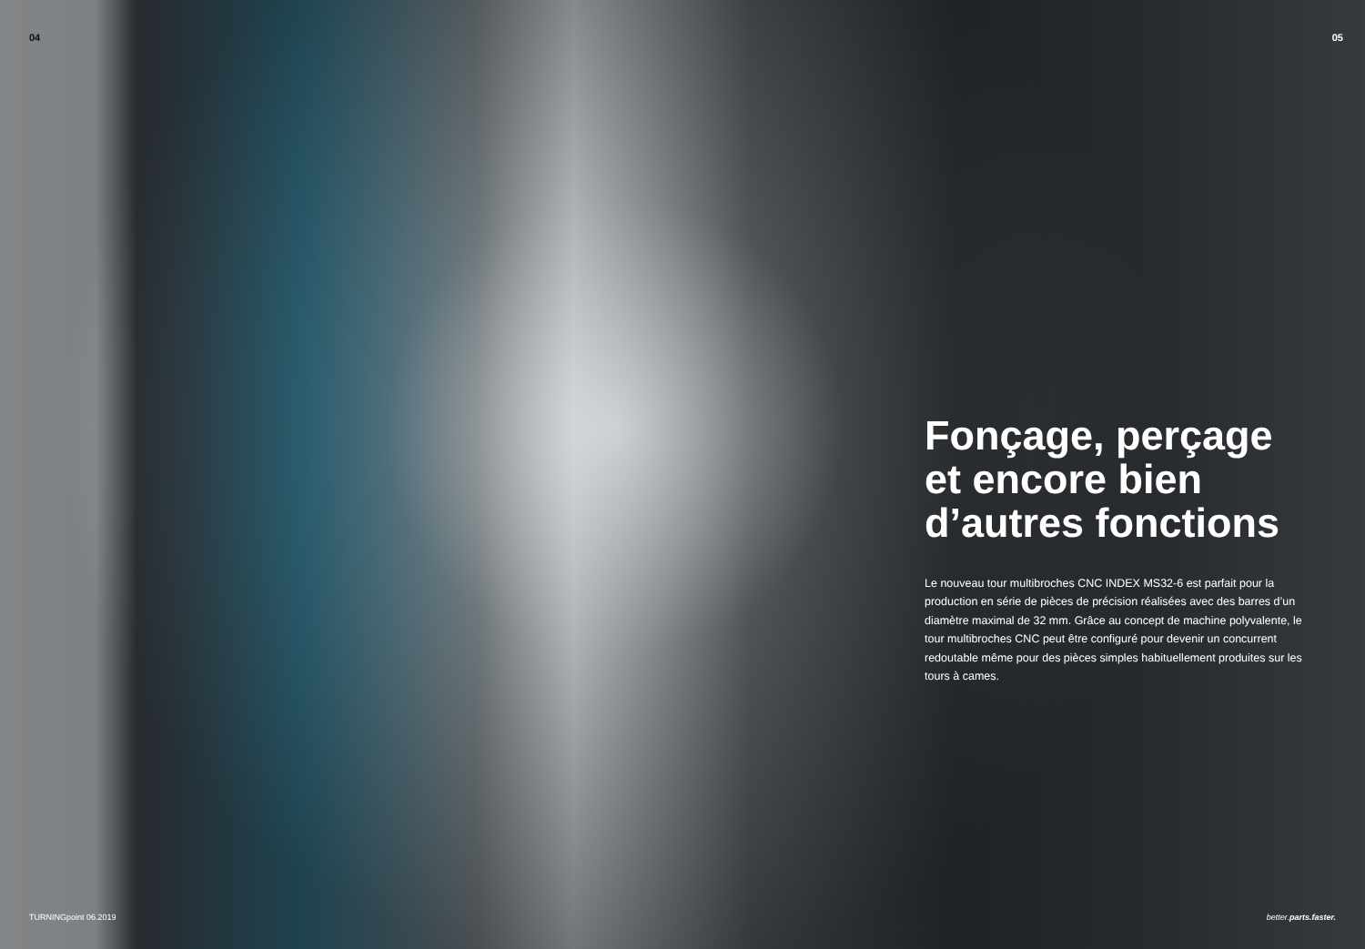04 05
Fonçage, perçage et encore bien d’autres fonctions
Le nouveau tour multibroches CNC INDEX MS32-6 est parfait pour la production en série de pièces de précision réalisées avec des barres d’un diamètre maximal de 32 mm. Grâce au concept de machine polyvalente, le tour multibroches CNC peut être configuré pour devenir un concurrent redoutable même pour des pièces simples habituellement produites sur les tours à cames.
TURNINGpoint 06.2019 better. parts.faster.